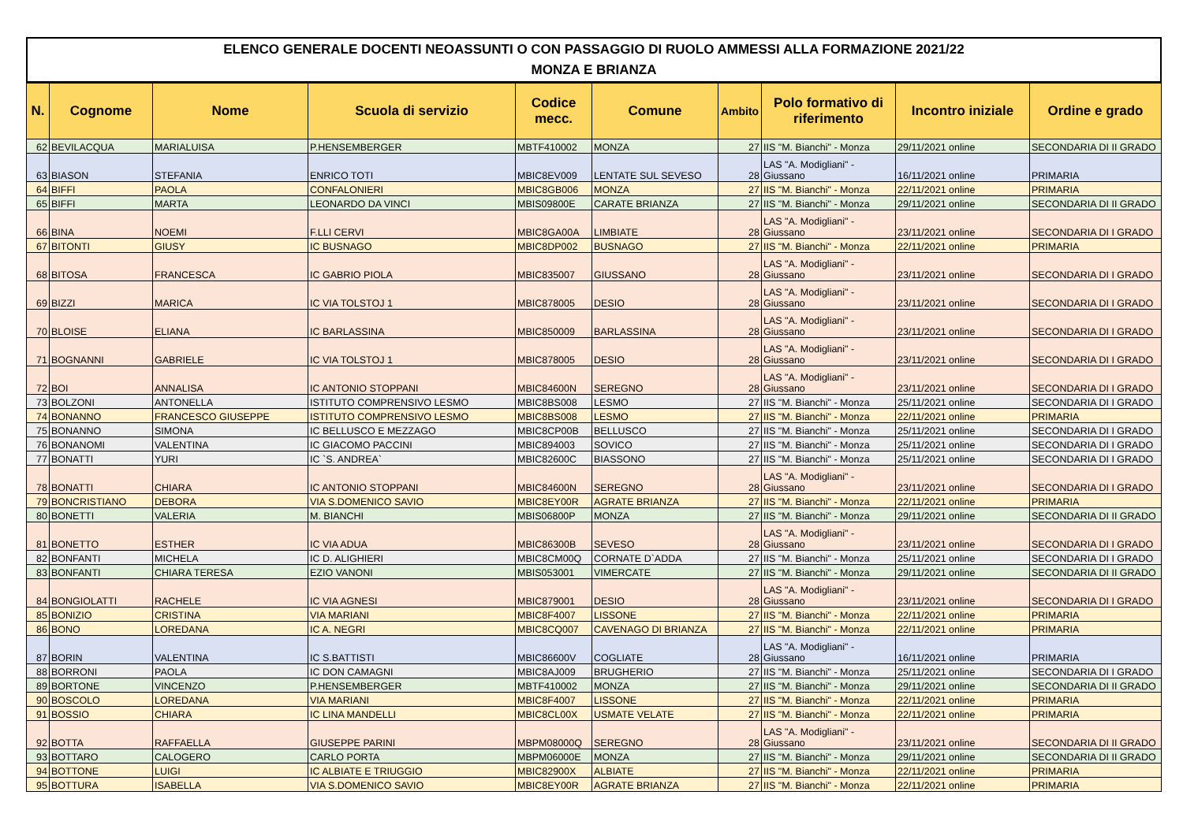ELENCO GENERALE DOCENTI NEOASSUNTI O CON PASSAGGIO DI RUOLO AMMESSI ALLA FORMAZIONE 2021/22
MONZA E BRIANZA
| N. | Cognome | Nome | Scuola di servizio | Codice mecc. | Comune | Ambito | Polo formativo di riferimento | Incontro iniziale | Ordine e grado |
| --- | --- | --- | --- | --- | --- | --- | --- | --- | --- |
| 62 | BEVILACQUA | MARIALUISA | P.HENSEMBERGER | MBTF410002 | MONZA | 27 | IIS "M. Bianchi" - Monza | 29/11/2021 online | SECONDARIA DI II GRADO |
| 63 | BIASON | STEFANIA | ENRICO TOTI | MBIC8EV009 | LENTATE SUL SEVESO | 28 | LAS "A. Modigliani" - Giussano | 16/11/2021 online | PRIMARIA |
| 64 | BIFFI | PAOLA | CONFALONIERI | MBIC8GB006 | MONZA | 27 | IIS "M. Bianchi" - Monza | 22/11/2021 online | PRIMARIA |
| 65 | BIFFI | MARTA | LEONARDO DA VINCI | MBIS09800E | CARATE BRIANZA | 27 | IIS "M. Bianchi" - Monza | 29/11/2021 online | SECONDARIA DI II GRADO |
| 66 | BINA | NOEMI | F.LLI CERVI | MBIC8GA00A | LIMBIATE | 28 | LAS "A. Modigliani" - Giussano | 23/11/2021 online | SECONDARIA DI I GRADO |
| 67 | BITONTI | GIUSY | IC BUSNAGO | MBIC8DP002 | BUSNAGO | 27 | IIS "M. Bianchi" - Monza | 22/11/2021 online | PRIMARIA |
| 68 | BITOSA | FRANCESCA | IC GABRIO PIOLA | MBIC835007 | GIUSSANO | 28 | LAS "A. Modigliani" - Giussano | 23/11/2021 online | SECONDARIA DI I GRADO |
| 69 | BIZZI | MARICA | IC VIA TOLSTOJ 1 | MBIC878005 | DESIO | 28 | LAS "A. Modigliani" - Giussano | 23/11/2021 online | SECONDARIA DI I GRADO |
| 70 | BLOISE | ELIANA | IC BARLASSINA | MBIC850009 | BARLASSINA | 28 | LAS "A. Modigliani" - Giussano | 23/11/2021 online | SECONDARIA DI I GRADO |
| 71 | BOGNANNI | GABRIELE | IC VIA TOLSTOJ 1 | MBIC878005 | DESIO | 28 | LAS "A. Modigliani" - Giussano | 23/11/2021 online | SECONDARIA DI I GRADO |
| 72 | BOI | ANNALISA | IC ANTONIO STOPPANI | MBIC84600N | SEREGNO | 28 | LAS "A. Modigliani" - Giussano | 23/11/2021 online | SECONDARIA DI I GRADO |
| 73 | BOLZONI | ANTONELLA | ISTITUTO COMPRENSIVO LESMO | MBIC8BS008 | LESMO | 27 | IIS "M. Bianchi" - Monza | 25/11/2021 online | SECONDARIA DI I GRADO |
| 74 | BONANNO | FRANCESCO GIUSEPPE | ISTITUTO COMPRENSIVO LESMO | MBIC8BS008 | LESMO | 27 | IIS "M. Bianchi" - Monza | 22/11/2021 online | PRIMARIA |
| 75 | BONANNO | SIMONA | IC BELLUSCO E MEZZAGO | MBIC8CP00B | BELLUSCO | 27 | IIS "M. Bianchi" - Monza | 25/11/2021 online | SECONDARIA DI I GRADO |
| 76 | BONANOMI | VALENTINA | IC GIACOMO PACCINI | MBIC894003 | SOVICO | 27 | IIS "M. Bianchi" - Monza | 25/11/2021 online | SECONDARIA DI I GRADO |
| 77 | BONATTI | YURI | IC `S. ANDREA` | MBIC82600C | BIASSONO | 27 | IIS "M. Bianchi" - Monza | 25/11/2021 online | SECONDARIA DI I GRADO |
| 78 | BONATTI | CHIARA | IC ANTONIO STOPPANI | MBIC84600N | SEREGNO | 28 | LAS "A. Modigliani" - Giussano | 23/11/2021 online | SECONDARIA DI I GRADO |
| 79 | BONCRISTIANO | DEBORA | VIA S.DOMENICO SAVIO | MBIC8EY00R | AGRATE BRIANZA | 27 | IIS "M. Bianchi" - Monza | 22/11/2021 online | PRIMARIA |
| 80 | BONETTI | VALERIA | M. BIANCHI | MBIS06800P | MONZA | 27 | IIS "M. Bianchi" - Monza | 29/11/2021 online | SECONDARIA DI II GRADO |
| 81 | BONETTO | ESTHER | IC VIA ADUA | MBIC86300B | SEVESO | 28 | LAS "A. Modigliani" - Giussano | 23/11/2021 online | SECONDARIA DI I GRADO |
| 82 | BONFANTI | MICHELA | IC D. ALIGHIERI | MBIC8CM00Q | CORNATE D`ADDA | 27 | IIS "M. Bianchi" - Monza | 25/11/2021 online | SECONDARIA DI I GRADO |
| 83 | BONFANTI | CHIARA TERESA | EZIO VANONI | MBIS053001 | VIMERCATE | 27 | IIS "M. Bianchi" - Monza | 29/11/2021 online | SECONDARIA DI II GRADO |
| 84 | BONGIOLATTI | RACHELE | IC VIA AGNESI | MBIC879001 | DESIO | 28 | LAS "A. Modigliani" - Giussano | 23/11/2021 online | SECONDARIA DI I GRADO |
| 85 | BONIZIO | CRISTINA | VIA MARIANI | MBIC8F4007 | LISSONE | 27 | IIS "M. Bianchi" - Monza | 22/11/2021 online | PRIMARIA |
| 86 | BONO | LOREDANA | IC A. NEGRI | MBIC8CQ007 | CAVENAGO DI BRIANZA | 27 | IIS "M. Bianchi" - Monza | 22/11/2021 online | PRIMARIA |
| 87 | BORIN | VALENTINA | IC S.BATTISTI | MBIC86600V | COGLIATE | 28 | LAS "A. Modigliani" - Giussano | 16/11/2021 online | PRIMARIA |
| 88 | BORRONI | PAOLA | IC DON CAMAGNI | MBIC8AJ009 | BRUGHERIO | 27 | IIS "M. Bianchi" - Monza | 25/11/2021 online | SECONDARIA DI I GRADO |
| 89 | BORTONE | VINCENZO | P.HENSEMBERGER | MBTF410002 | MONZA | 27 | IIS "M. Bianchi" - Monza | 29/11/2021 online | SECONDARIA DI II GRADO |
| 90 | BOSCOLO | LOREDANA | VIA MARIANI | MBIC8F4007 | LISSONE | 27 | IIS "M. Bianchi" - Monza | 22/11/2021 online | PRIMARIA |
| 91 | BOSSIO | CHIARA | IC LINA MANDELLI | MBIC8CL00X | USMATE VELATE | 27 | IIS "M. Bianchi" - Monza | 22/11/2021 online | PRIMARIA |
| 92 | BOTTA | RAFFAELLA | GIUSEPPE PARINI | MBPM08000Q | SEREGNO | 28 | LAS "A. Modigliani" - Giussano | 23/11/2021 online | SECONDARIA DI II GRADO |
| 93 | BOTTARO | CALOGERO | CARLO PORTA | MBPM06000E | MONZA | 27 | IIS "M. Bianchi" - Monza | 29/11/2021 online | SECONDARIA DI II GRADO |
| 94 | BOTTONE | LUIGI | IC ALBIATE E TRIUGGIO | MBIC82900X | ALBIATE | 27 | IIS "M. Bianchi" - Monza | 22/11/2021 online | PRIMARIA |
| 95 | BOTTURA | ISABELLA | VIA S.DOMENICO SAVIO | MBIC8EY00R | AGRATE BRIANZA | 27 | IIS "M. Bianchi" - Monza | 22/11/2021 online | PRIMARIA |